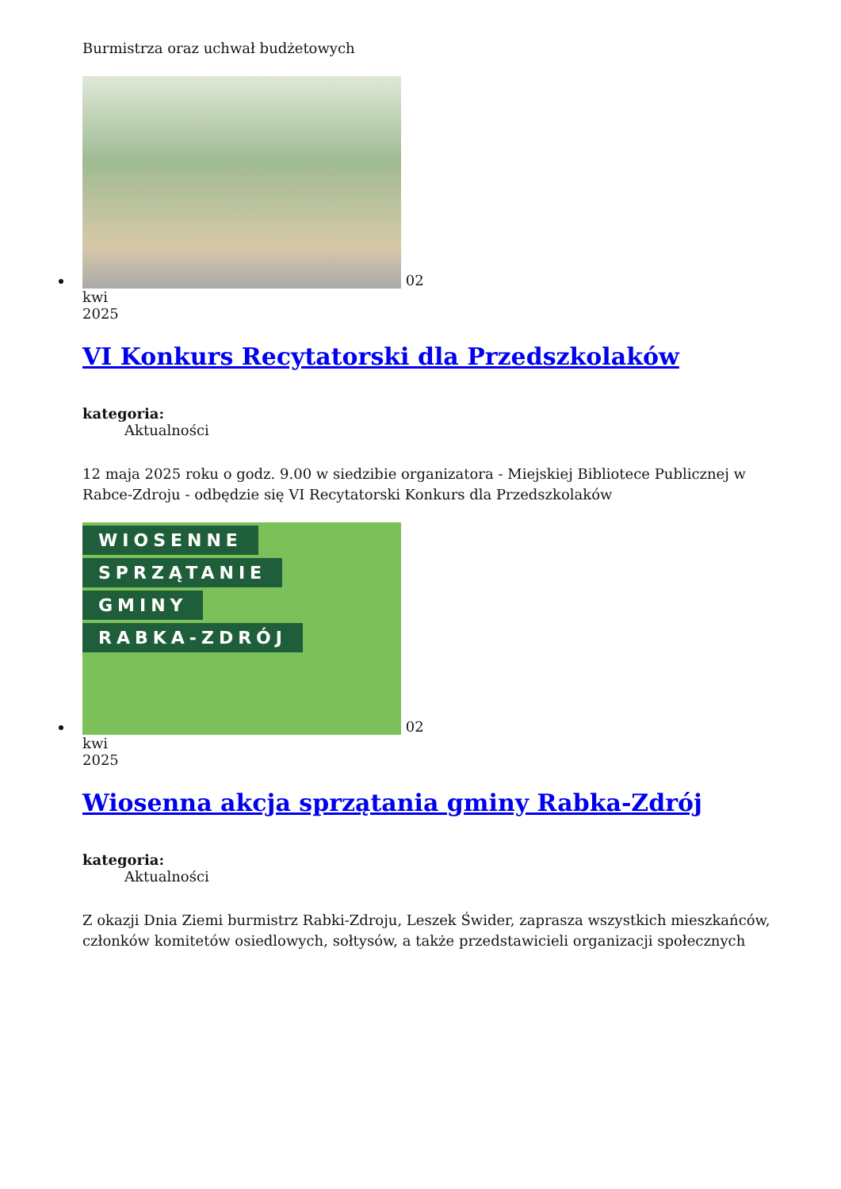Burmistrza oraz uchwał budżetowych
02
kwi
2025
VI Konkurs Recytatorski dla Przedszkolaków
kategoria:
Aktualności
12 maja 2025 roku o godz. 9.00 w siedzibie organizatora - Miejskiej Bibliotece Publicznej w Rabce-Zdroju - odbędzie się VI Recytatorski Konkurs dla Przedszkolaków
WIOSENNE SPRZĄTANIE GMINY RABKA-ZDRÓJ 02
kwi
2025
Wiosenna akcja sprzątania gminy Rabka-Zdrój
kategoria:
Aktualności
Z okazji Dnia Ziemi burmistrz Rabki-Zdroju, Leszek Świder, zaprasza wszystkich mieszkańców, członków komitetów osiedlowych, sołtysów, a także przedstawicieli organizacji społecznych